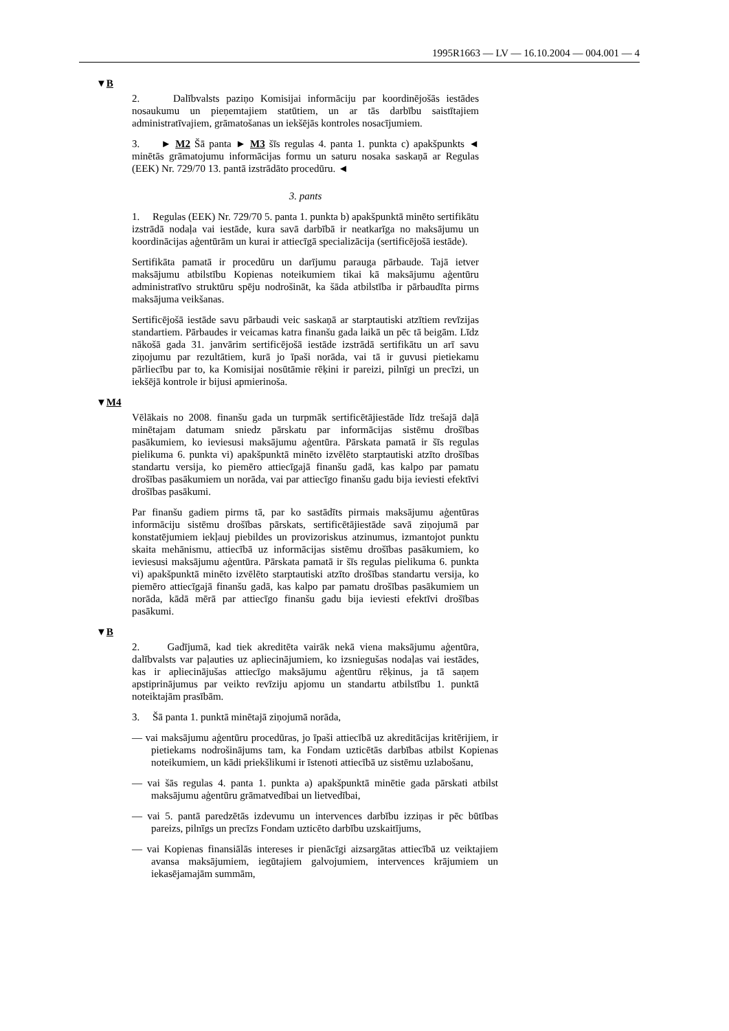1995R1663 — LV — 16.10.2004 — 004.001 — 4
▼B
2. Dalībvalsts paziņo Komisijai informāciju par koordinējošās iestādes nosaukumu un pieņemtajiem statūtiem, un ar tās darbību saistītajiem administratīvajiem, grāmatošanas un iekšējās kontroles nosacījumiem.
3. ► M2 Šā panta ► M3 šīs regulas 4. panta 1. punkta c) apakšpunkts ◄ minētās grāmatojumu informācijas formu un saturu nosaka saskaņā ar Regulas (EEK) Nr. 729/70 13. pantā izstrādāto procedūru. ◄
3. pants
1. Regulas (EEK) Nr. 729/70 5. panta 1. punkta b) apakšpunktā minēto sertifikātu izstrādā nodaļa vai iestāde, kura savā darbībā ir neatkarīga no maksājumu un koordinācijas aģentūrām un kurai ir attiecīgā specializācija (sertificējošā iestāde).
Sertifikāta pamatā ir procedūru un darījumu parauga pārbaude. Tajā ietver maksājumu atbilstību Kopienas noteikumiem tikai kā maksājumu aģentūru administratīvo struktūru spēju nodrošināt, ka šāda atbilstība ir pārbaudīta pirms maksājuma veikšanas.
Sertificējošā iestāde savu pārbaudi veic saskaņā ar starptautiski atzītiem revīzijas standartiem. Pārbaudes ir veicamas katra finanšu gada laikā un pēc tā beigām. Līdz nākošā gada 31. janvārim sertificējošā iestāde izstrādā sertifikātu un arī savu ziņojumu par rezultātiem, kurā jo īpaši norāda, vai tā ir guvusi pietiekamu pārliecību par to, ka Komisijai nosūtāmie rēķini ir pareizi, pilnīgi un precīzi, un iekšējā kontrole ir bijusi apmierinoša.
▼M4
Vēlākais no 2008. finanšu gada un turpmāk sertificētājiestāde līdz trešajā daļā minētajam datumam sniedz pārskatu par informācijas sistēmu drošības pasākumiem, ko ieviesusi maksājumu aģentūra. Pārskata pamatā ir šīs regulas pielikuma 6. punkta vi) apakšpunktā minēto izvēlēto starptautiski atzīto drošības standartu versija, ko piemēro attiecīgajā finanšu gadā, kas kalpo par pamatu drošības pasākumiem un norāda, vai par attiecīgo finanšu gadu bija ieviesti efektīvi drošības pasākumi.
Par finanšu gadiem pirms tā, par ko sastādīts pirmais maksājumu aģentūras informāciju sistēmu drošības pārskats, sertificētājiestāde savā ziņojumā par konstatējumiem iekļauj piebildes un provizoriskus atzinumus, izmantojot punktu skaita mehānismu, attiecībā uz informācijas sistēmu drošības pasākumiem, ko ieviesusi maksājumu aģentūra. Pārskata pamatā ir šīs regulas pielikuma 6. punkta vi) apakšpunktā minēto izvēlēto starptautiski atzīto drošības standartu versija, ko piemēro attiecīgajā finanšu gadā, kas kalpo par pamatu drošības pasākumiem un norāda, kādā mērā par attiecīgo finanšu gadu bija ieviesti efektīvi drošības pasākumi.
▼B
2. Gadījumā, kad tiek akreditēta vairāk nekā viena maksājumu aģentūra, dalībvalsts var paļauties uz apliecinājumiem, ko izsniegušas nodaļas vai iestādes, kas ir apliecinājušas attiecīgo maksājumu aģentūru rēķinus, ja tā saņem apstiprinājumus par veikto revīziju apjomu un standartu atbilstību 1. punktā noteiktajām prasībām.
3. Šā panta 1. punktā minētajā ziņojumā norāda,
— vai maksājumu aģentūru procedūras, jo īpaši attiecībā uz akreditācijas kritērijiem, ir pietiekams nodrošinājums tam, ka Fondam uzticētās darbības atbilst Kopienas noteikumiem, un kādi priekšlikumi ir īstenoti attiecībā uz sistēmu uzlabošanu,
— vai šās regulas 4. panta 1. punkta a) apakšpunktā minētie gada pārskati atbilst maksājumu aģentūru grāmatvedībai un lietvedībai,
— vai 5. pantā paredzētās izdevumu un intervences darbību izziņas ir pēc būtības pareizs, pilnīgs un precīzs Fondam uzticēto darbību uzskaitījums,
— vai Kopienas finansiālās intereses ir pienācīgi aizsargātas attiecībā uz veiktajiem avansa maksājumiem, iegūtajiem galvojumiem, intervences krājumiem un iekasējamajām summām,